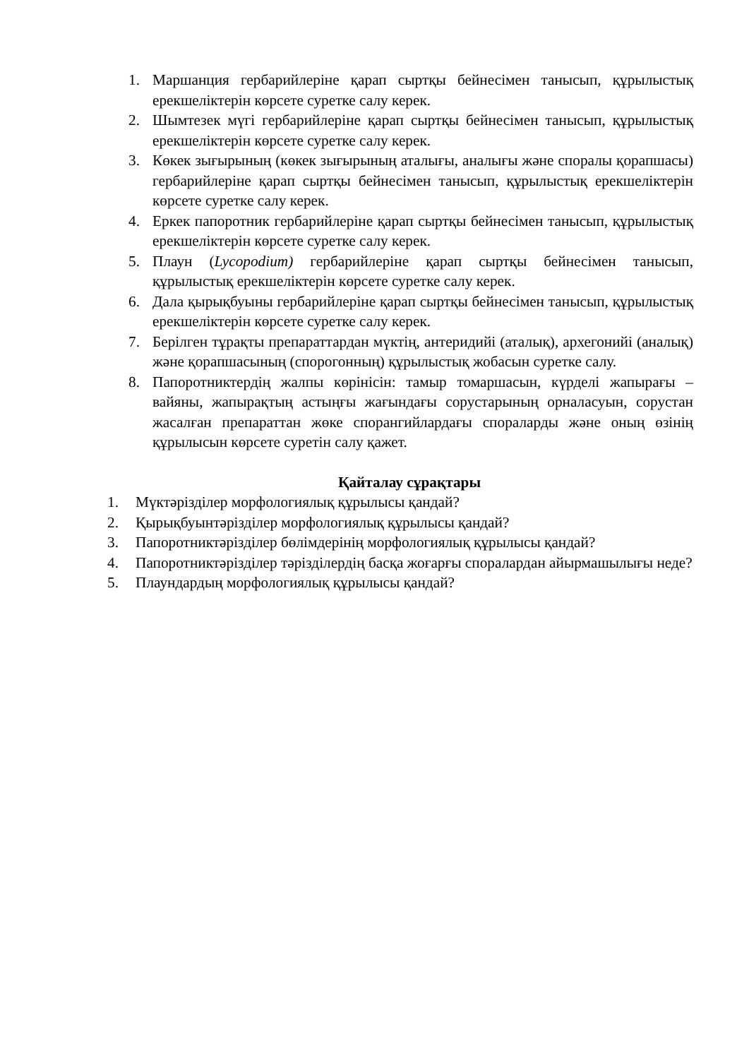1. Маршанция гербарийлеріне қарап сыртқы бейнесімен танысып, құрылыстық ерекшеліктерін көрсете суретке салу керек.
2. Шымтезек мүгі гербарийлеріне қарап сыртқы бейнесімен танысып, құрылыстық ерекшеліктерін көрсете суретке салу керек.
3. Көкек зығырының (көкек зығырының аталығы, аналығы және споралы қорапшасы) гербарийлеріне қарап сыртқы бейнесімен танысып, құрылыстық ерекшеліктерін көрсете суретке салу керек.
4. Еркек папоротник гербарийлеріне қарап сыртқы бейнесімен танысып, құрылыстық ерекшеліктерін көрсете суретке салу керек.
5. Плаун (Lycopodium) гербарийлеріне қарап сыртқы бейнесімен танысып, құрылыстық ерекшеліктерін көрсете суретке салу керек.
6. Дала қырықбуыны гербарийлеріне қарап сыртқы бейнесімен танысып, құрылыстық ерекшеліктерін көрсете суретке салу керек.
7. Берілген тұрақты препараттардан мүктің, антеридийі (аталық), архегонийі (аналық) және қорапшасының (спорогонның) құрылыстық жобасын суретке салу.
8. Папоротниктердің жалпы көрінісін: тамыр томаршасын, күрделі жапырағы – вайяны, жапырақтың астыңғы жағындағы сорустарының орналасуын, сорустан жасалған препараттан жөке спорангийлардағы спораларды және оның өзінің құрылысын көрсете суретін салу қажет.
Қайталау сұрақтары
1. Мүктәрізділер морфологиялық құрылысы қандай?
2. Қырықбуынтәрізділер морфологиялық құрылысы қандай?
3. Папоротниктәрізділер бөлімдерінің морфологиялық құрылысы қандай?
4. Папоротниктәрізділер тәрізділердің басқа жоғарғы споралардан айырмашылығы неде?
5. Плаундардың морфологиялық құрылысы қандай?